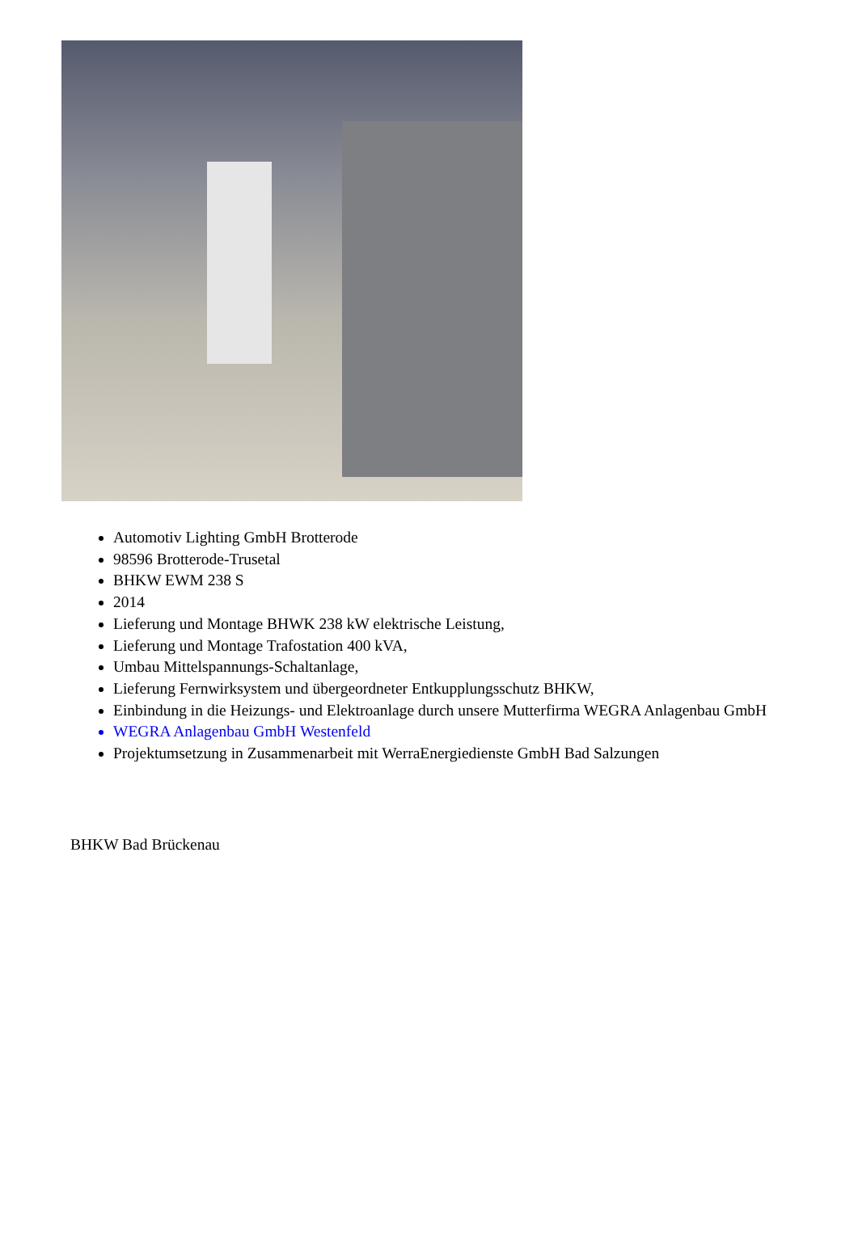Automotiv Lighting GmbH Brotterode
98596 Brotterode-Trusetal
BHKW EWM 238 S
2014
Lieferung und Montage BHWK 238 kW elektrische Leistung,
Lieferung und Montage Trafostation 400 kVA,
Umbau Mittelspannungs-Schaltanlage,
Lieferung Fernwirksystem und übergeordneter Entkupplungsschutz BHKW,
Einbindung in die Heizungs- und Elektroanlage durch unsere Mutterfirma WEGRA Anlagenbau GmbH
WEGRA Anlagenbau GmbH Westenfeld
Projektumsetzung in Zusammenarbeit mit WerraEnergiedienste GmbH Bad Salzungen
BHKW Bad Brückenau